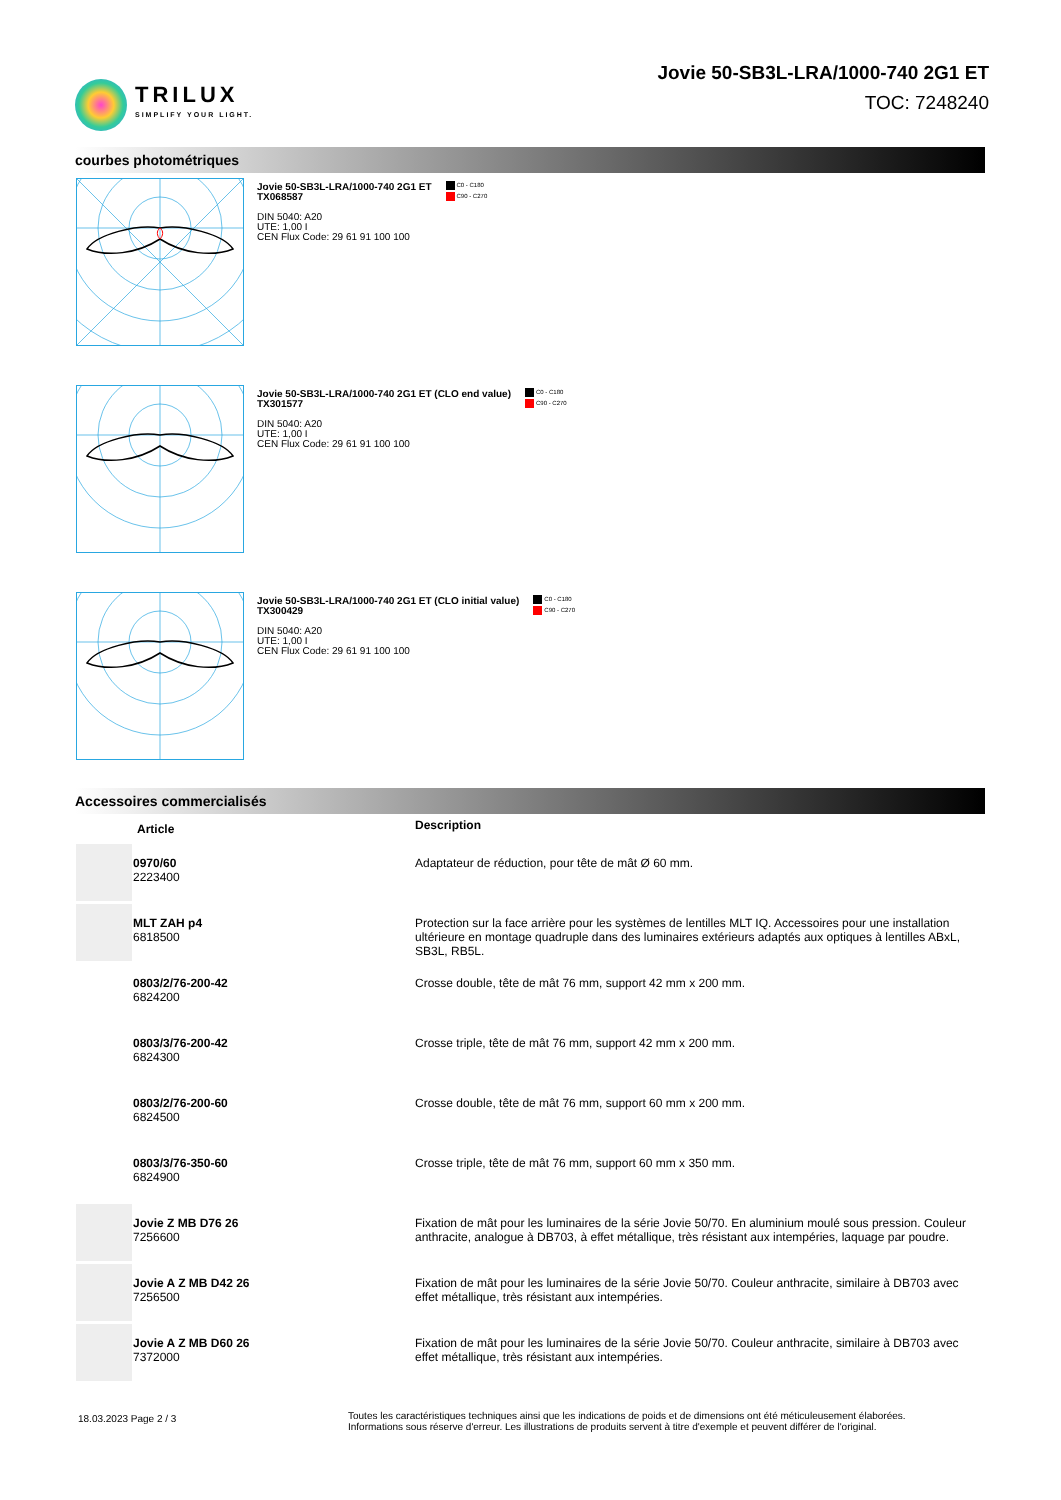TRILUX
SIMPLIFY YOUR LIGHT.
Jovie 50-SB3L-LRA/1000-740 2G1 ET
TOC: 7248240
courbes photométriques
Jovie 50-SB3L-LRA/1000-740 2G1 ET
TX068587
DIN 5040: A20
UTE: 1,00 I
CEN Flux Code: 29 61 91 100 100
C0 - C180
C90 - C270
Jovie 50-SB3L-LRA/1000-740 2G1 ET (CLO end value)
TX301577
DIN 5040: A20
UTE: 1,00 I
CEN Flux Code: 29 61 91 100 100
C0 - C180
C90 - C270
Jovie 50-SB3L-LRA/1000-740 2G1 ET (CLO initial value)
TX300429
DIN 5040: A20
UTE: 1,00 I
CEN Flux Code: 29 61 91 100 100
C0 - C180
C90 - C270
Accessoires commercialisés
| | Article | Description |
| --- | --- | --- |
| | 0970/60 2223400 | Adaptateur de réduction, pour tête de mât Ø 60 mm. |
| | MLT ZAH p4 6818500 | Protection sur la face arrière pour les systèmes de lentilles MLT IQ. Accessoires pour une installation ultérieure en montage quadruple dans des luminaires extérieurs adaptés aux optiques à lentilles ABxL, SB3L, RB5L. |
| | 0803/2/76-200-42 6824200 | Crosse double, tête de mât 76 mm, support 42 mm x 200 mm. |
| | 0803/3/76-200-42 6824300 | Crosse triple, tête de mât 76 mm, support 42 mm x 200 mm. |
| | 0803/2/76-200-60 6824500 | Crosse double, tête de mât 76 mm, support 60 mm x 200 mm. |
| | 0803/3/76-350-60 6824900 | Crosse triple, tête de mât 76 mm, support 60 mm x 350 mm. |
| | Jovie Z MB D76 26 7256600 | Fixation de mât pour les luminaires de la série Jovie 50/70. En aluminium moulé sous pression. Couleur anthracite, analogue à DB703, à effet métallique, très résistant aux intempéries, laquage par poudre. |
| | Jovie A Z MB D42 26 7256500 | Fixation de mât pour les luminaires de la série Jovie 50/70. Couleur anthracite, similaire à DB703 avec effet métallique, très résistant aux intempéries. |
| | Jovie A Z MB D60 26 7372000 | Fixation de mât pour les luminaires de la série Jovie 50/70. Couleur anthracite, similaire à DB703 avec effet métallique, très résistant aux intempéries. |
18.03.2023 Page 2 / 3
Toutes les caractéristiques techniques ainsi que les indications de poids et de dimensions ont été méticuleusement élaborées.
Informations sous réserve d'erreur. Les illustrations de produits servent à titre d'exemple et peuvent différer de l'original.